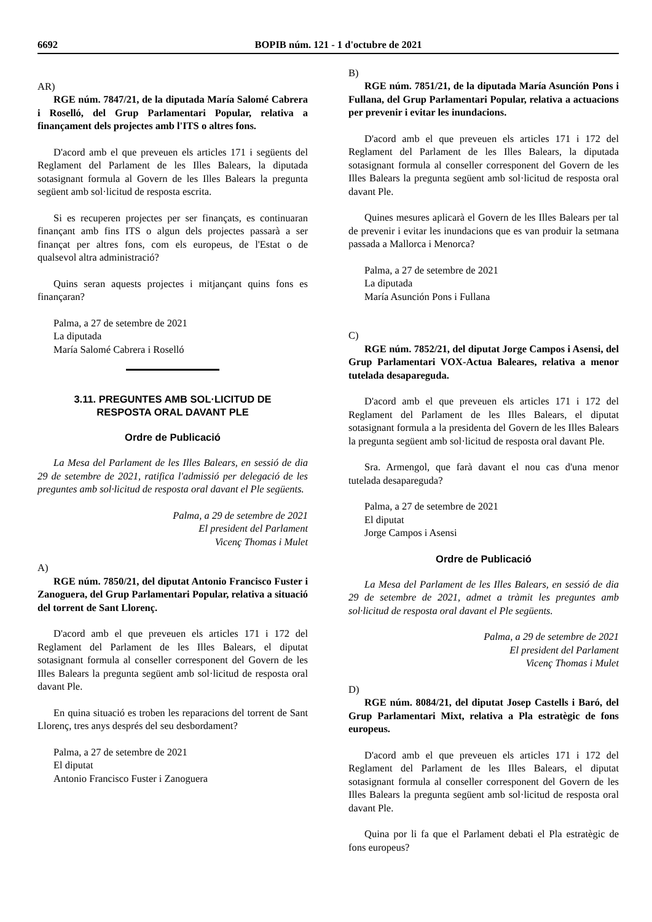6692 BOPIB núm. 121 - 1 d'octubre de 2021
AR)
RGE núm. 7847/21, de la diputada María Salomé Cabrera i Roselló, del Grup Parlamentari Popular, relativa a finançament dels projectes amb l'ITS o altres fons.
D'acord amb el que preveuen els articles 171 i següents del Reglament del Parlament de les Illes Balears, la diputada sotasignant formula al Govern de les Illes Balears la pregunta següent amb sol·licitud de resposta escrita.
Si es recuperen projectes per ser finançats, es continuaran finançant amb fins ITS o algun dels projectes passarà a ser finançat per altres fons, com els europeus, de l'Estat o de qualsevol altra administració?
Quins seran aquests projectes i mitjançant quins fons es finançaran?
Palma, a 27 de setembre de 2021
La diputada
María Salomé Cabrera i Roselló
3.11. PREGUNTES AMB SOL·LICITUD DE
RESPOSTA ORAL DAVANT PLE
Ordre de Publicació
La Mesa del Parlament de les Illes Balears, en sessió de dia 29 de setembre de 2021, ratifica l'admissió per delegació de les preguntes amb sol·licitud de resposta oral davant el Ple següents.
Palma, a 29 de setembre de 2021
El president del Parlament
Vicenç Thomas i Mulet
A)
RGE núm. 7850/21, del diputat Antonio Francisco Fuster i Zanoguera, del Grup Parlamentari Popular, relativa a situació del torrent de Sant Llorenç.
D'acord amb el que preveuen els articles 171 i 172 del Reglament del Parlament de les Illes Balears, el diputat sotasignant formula al conseller corresponent del Govern de les Illes Balears la pregunta següent amb sol·licitud de resposta oral davant Ple.
En quina situació es troben les reparacions del torrent de Sant Llorenç, tres anys després del seu desbordament?
Palma, a 27 de setembre de 2021
El diputat
Antonio Francisco Fuster i Zanoguera
B)
RGE núm. 7851/21, de la diputada María Asunción Pons i Fullana, del Grup Parlamentari Popular, relativa a actuacions per prevenir i evitar les inundacions.
D'acord amb el que preveuen els articles 171 i 172 del Reglament del Parlament de les Illes Balears, la diputada sotasignant formula al conseller corresponent del Govern de les Illes Balears la pregunta següent amb sol·licitud de resposta oral davant Ple.
Quines mesures aplicarà el Govern de les Illes Balears per tal de prevenir i evitar les inundacions que es van produir la setmana passada a Mallorca i Menorca?
Palma, a 27 de setembre de 2021
La diputada
María Asunción Pons i Fullana
C)
RGE núm. 7852/21, del diputat Jorge Campos i Asensi, del Grup Parlamentari VOX-Actua Baleares, relativa a menor tutelada desapareguda.
D'acord amb el que preveuen els articles 171 i 172 del Reglament del Parlament de les Illes Balears, el diputat sotasignant formula a la presidenta del Govern de les Illes Balears la pregunta següent amb sol·licitud de resposta oral davant Ple.
Sra. Armengol, que farà davant el nou cas d'una menor tutelada desapareguda?
Palma, a 27 de setembre de 2021
El diputat
Jorge Campos i Asensi
Ordre de Publicació
La Mesa del Parlament de les Illes Balears, en sessió de dia 29 de setembre de 2021, admet a tràmit les preguntes amb sol·licitud de resposta oral davant el Ple següents.
Palma, a 29 de setembre de 2021
El president del Parlament
Vicenç Thomas i Mulet
D)
RGE núm. 8084/21, del diputat Josep Castells i Baró, del Grup Parlamentari Mixt, relativa a Pla estratègic de fons europeus.
D'acord amb el que preveuen els articles 171 i 172 del Reglament del Parlament de les Illes Balears, el diputat sotasignant formula al conseller corresponent del Govern de les Illes Balears la pregunta següent amb sol·licitud de resposta oral davant Ple.
Quina por li fa que el Parlament debati el Pla estratègic de fons europeus?